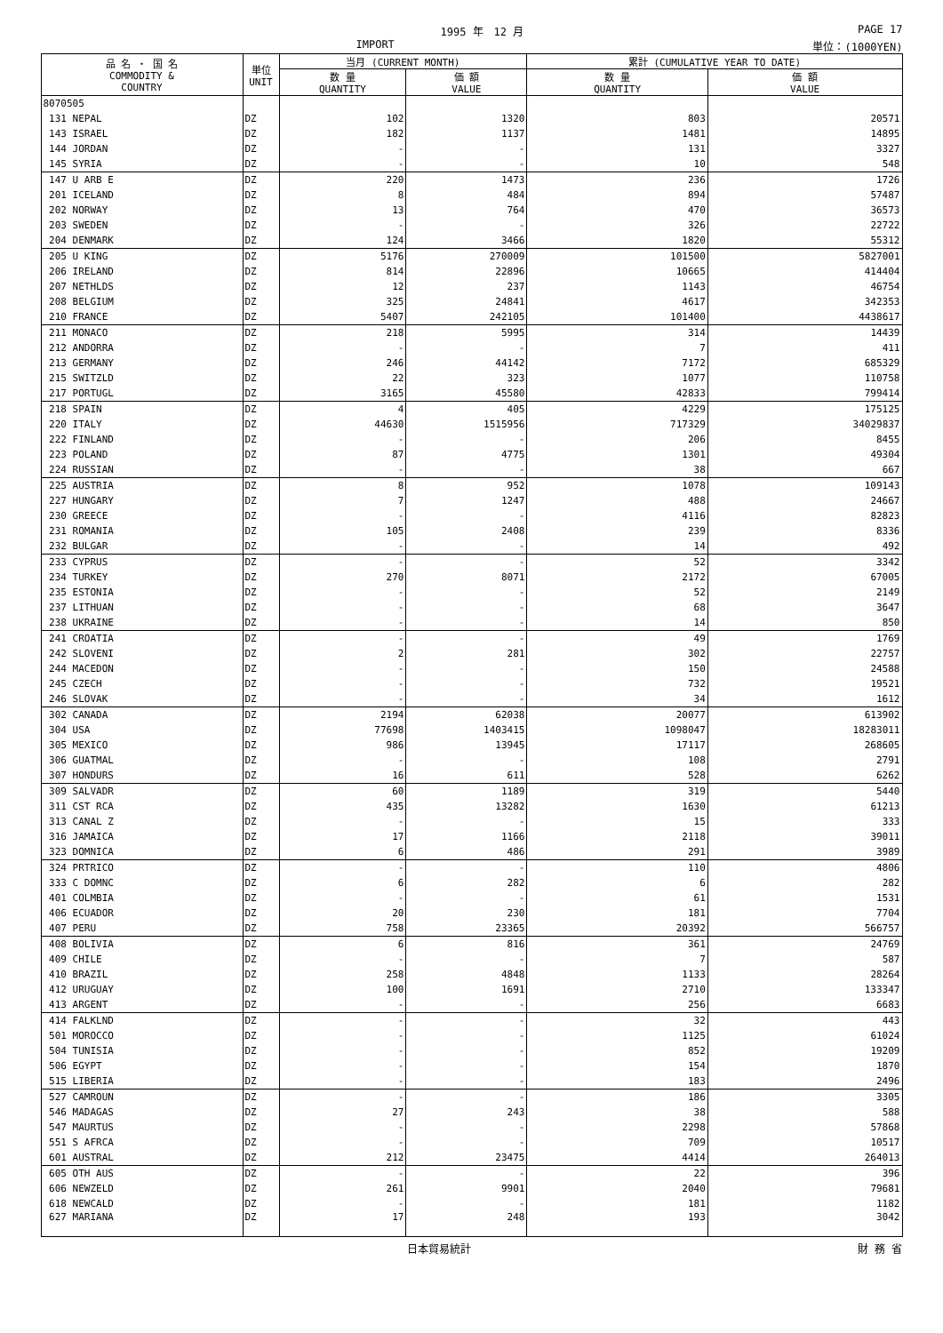1995 年　12 月 PAGE 17
IMPORT 単位：(1000YEN)
| 品 名 ・ 国 名 COMMODITY & COUNTRY | 単位 UNIT | 当月 (CURRENT MONTH) | | 累計 (CUMULATIVE YEAR TO DATE) | |
| --- | --- | --- | --- | --- | --- |
| | | 数 量 QUANTITY | 価 額 VALUE | 数 量 QUANTITY | 価 額 VALUE |
| 8070505 | | | | | |
| 131 NEPAL | DZ | 102 | 1320 | 803 | 20571 |
| 143 ISRAEL | DZ | 182 | 1137 | 1481 | 14895 |
| 144 JORDAN | DZ | - | - | 131 | 3327 |
| 145 SYRIA | DZ | - | - | 10 | 548 |
| 147 U ARB E | DZ | 220 | 1473 | 236 | 1726 |
| 201 ICELAND | DZ | 8 | 484 | 894 | 57487 |
| 202 NORWAY | DZ | 13 | 764 | 470 | 36573 |
| 203 SWEDEN | DZ | - | - | 326 | 22722 |
| 204 DENMARK | DZ | 124 | 3466 | 1820 | 55312 |
| 205 U KING | DZ | 5176 | 270009 | 101500 | 5827001 |
| 206 IRELAND | DZ | 814 | 22896 | 10665 | 414404 |
| 207 NETHLDS | DZ | 12 | 237 | 1143 | 46754 |
| 208 BELGIUM | DZ | 325 | 24841 | 4617 | 342353 |
| 210 FRANCE | DZ | 5407 | 242105 | 101400 | 4438617 |
| 211 MONACO | DZ | 218 | 5995 | 314 | 14439 |
| 212 ANDORRA | DZ | - | - | 7 | 411 |
| 213 GERMANY | DZ | 246 | 44142 | 7172 | 685329 |
| 215 SWITZLD | DZ | 22 | 323 | 1077 | 110758 |
| 217 PORTUGL | DZ | 3165 | 45580 | 42833 | 799414 |
| 218 SPAIN | DZ | 4 | 405 | 4229 | 175125 |
| 220 ITALY | DZ | 44630 | 1515956 | 717329 | 34029837 |
| 222 FINLAND | DZ | - | - | 206 | 8455 |
| 223 POLAND | DZ | 87 | 4775 | 1301 | 49304 |
| 224 RUSSIAN | DZ | - | - | 38 | 667 |
| 225 AUSTRIA | DZ | 8 | 952 | 1078 | 109143 |
| 227 HUNGARY | DZ | 7 | 1247 | 488 | 24667 |
| 230 GREECE | DZ | - | - | 4116 | 82823 |
| 231 ROMANIA | DZ | 105 | 2408 | 239 | 8336 |
| 232 BULGAR | DZ | - | - | 14 | 492 |
| 233 CYPRUS | DZ | - | - | 52 | 3342 |
| 234 TURKEY | DZ | 270 | 8071 | 2172 | 67005 |
| 235 ESTONIA | DZ | - | - | 52 | 2149 |
| 237 LITHUAN | DZ | - | - | 68 | 3647 |
| 238 UKRAINE | DZ | - | - | 14 | 850 |
| 241 CROATIA | DZ | - | - | 49 | 1769 |
| 242 SLOVENI | DZ | 2 | 281 | 302 | 22757 |
| 244 MACEDON | DZ | - | - | 150 | 24588 |
| 245 CZECH | DZ | - | - | 732 | 19521 |
| 246 SLOVAK | DZ | - | - | 34 | 1612 |
| 302 CANADA | DZ | 2194 | 62038 | 20077 | 613902 |
| 304 USA | DZ | 77698 | 1403415 | 1098047 | 18283011 |
| 305 MEXICO | DZ | 986 | 13945 | 17117 | 268605 |
| 306 GUATMAL | DZ | - | - | 108 | 2791 |
| 307 HONDURS | DZ | 16 | 611 | 528 | 6262 |
| 309 SALVADR | DZ | 60 | 1189 | 319 | 5440 |
| 311 CST RCA | DZ | 435 | 13282 | 1630 | 61213 |
| 313 CANAL Z | DZ | - | - | 15 | 333 |
| 316 JAMAICA | DZ | 17 | 1166 | 2118 | 39011 |
| 323 DOMNICA | DZ | 6 | 486 | 291 | 3989 |
| 324 PRTRICO | DZ | - | - | 110 | 4806 |
| 333 C DOMNC | DZ | 6 | 282 | 6 | 282 |
| 401 COLMBIA | DZ | - | - | 61 | 1531 |
| 406 ECUADOR | DZ | 20 | 230 | 181 | 7704 |
| 407 PERU | DZ | 758 | 23365 | 20392 | 566757 |
| 408 BOLIVIA | DZ | 6 | 816 | 361 | 24769 |
| 409 CHILE | DZ | - | - | 7 | 587 |
| 410 BRAZIL | DZ | 258 | 4848 | 1133 | 28264 |
| 412 URUGUAY | DZ | 100 | 1691 | 2710 | 133347 |
| 413 ARGENT | DZ | - | - | 256 | 6683 |
| 414 FALKLND | DZ | - | - | 32 | 443 |
| 501 MOROCCO | DZ | - | - | 1125 | 61024 |
| 504 TUNISIA | DZ | - | - | 852 | 19209 |
| 506 EGYPT | DZ | - | - | 154 | 1870 |
| 515 LIBERIA | DZ | - | - | 183 | 2496 |
| 527 CAMROUN | DZ | - | - | 186 | 3305 |
| 546 MADAGAS | DZ | 27 | 243 | 38 | 588 |
| 547 MAURTUS | DZ | - | - | 2298 | 57868 |
| 551 S AFRCA | DZ | - | - | 709 | 10517 |
| 601 AUSTRAL | DZ | 212 | 23475 | 4414 | 264013 |
| 605 OTH AUS | DZ | - | - | 22 | 396 |
| 606 NEWZELD | DZ | 261 | 9901 | 2040 | 79681 |
| 618 NEWCALD | DZ | - | - | 181 | 1182 |
| 627 MARIANA | DZ | 17 | 248 | 193 | 3042 |
日本貿易統計 財 務 省